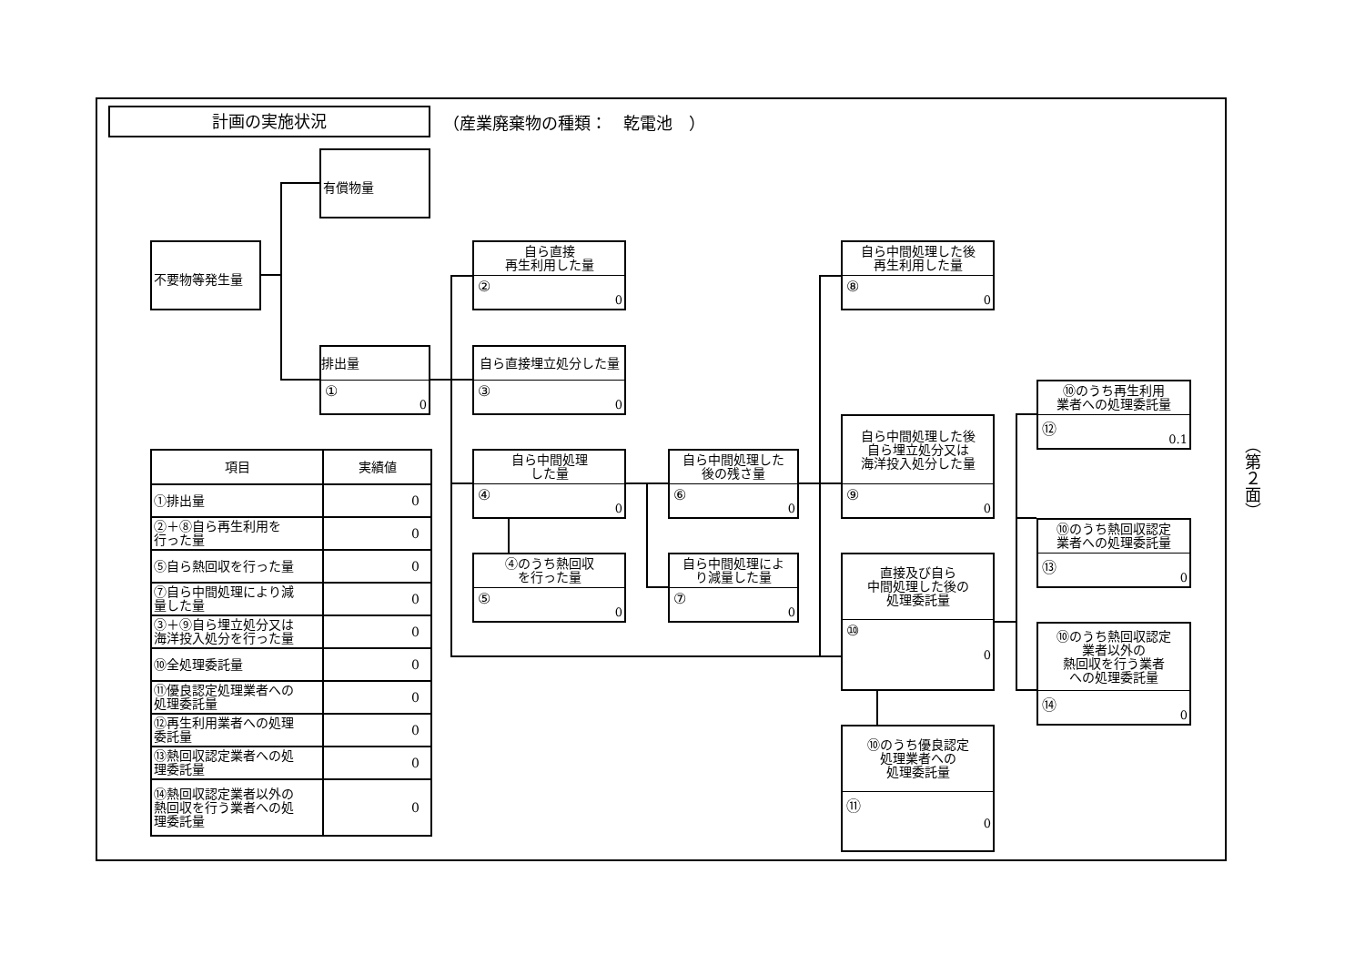計画の実施状況
（産業廃棄物の種類：　乾電池　）
有償物量
不要物等発生量
排出量
①
0
自ら直接
再生利用した量
②
0
自ら直接埋立処分した量
③
0
自ら中間処理
した量
④
0
④のうち熱回収
を行った量
⑤
0
自ら中間処理した
後の残さ量
⑥
0
自ら中間処理によ
り減量した量
⑦
0
自ら中間処理した後
再生利用した量
⑧
0
自ら中間処理した後
自ら埋立処分又は
海洋投入処分した量
⑨
0
直接及び自ら
中間処理した後の
処理委託量
⑩
0
⑩のうち優良認定
処理業者への
処理委託量
⑪
0
⑩のうち再生利用
業者への処理委託量
⑫
0.1
⑩のうち熱回収認定
業者への処理委託量
⑬
0
⑩のうち熱回収認定
業者以外の
熱回収を行う業者
への処理委託量
⑭
0
| 項目 | 実績値 |
| --- | --- |
| ①排出量 | 0 |
| ②＋⑧自ら再生利用を 行った量 | 0 |
| ⑤自ら熱回収を行った量 | 0 |
| ⑦自ら中間処理により減 量した量 | 0 |
| ③＋⑨自ら埋立処分又は 海洋投入処分を行った量 | 0 |
| ⑩全処理委託量 | 0 |
| ⑪優良認定処理業者への 処理委託量 | 0 |
| ⑫再生利用業者への処理 委託量 | 0 |
| ⑬熱回収認定業者への処 理委託量 | 0 |
| ⑭熱回収認定業者以外の 熱回収を行う業者への処 理委託量 | 0 |
（第２面）